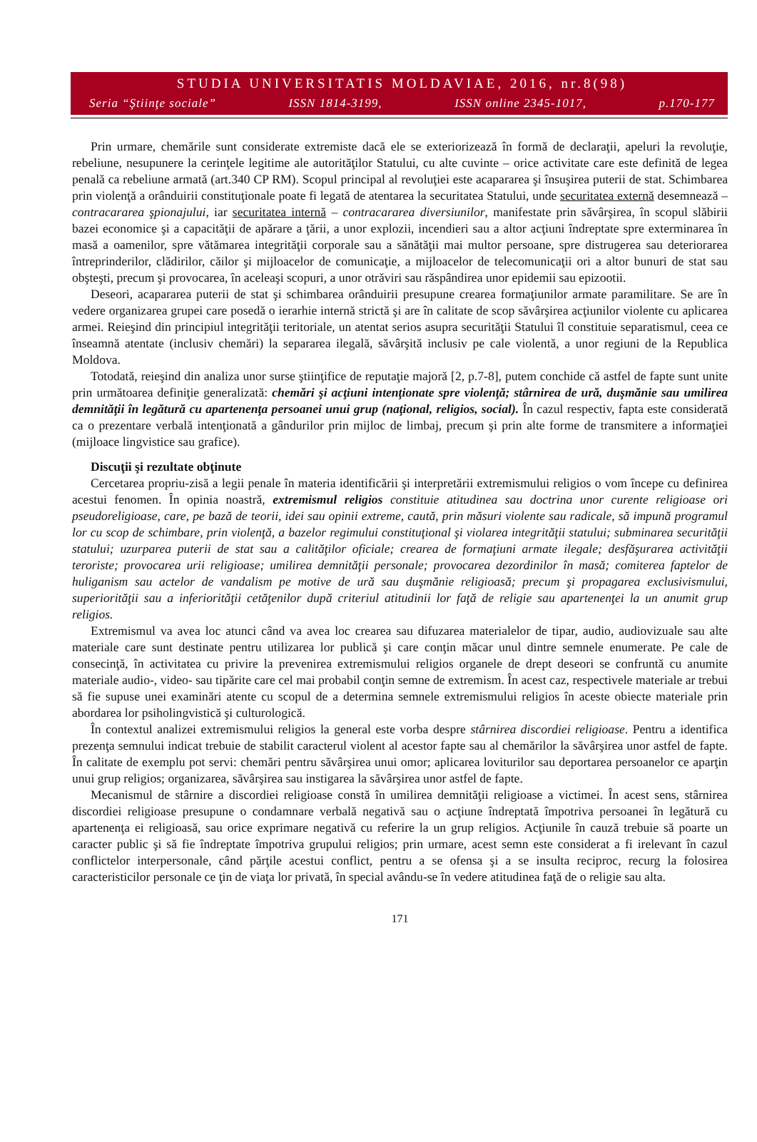STUDIA UNIVERSITATIS MOLDAVIAE, 2016, nr.8(98)
Seria “Ştiinţe sociale” ISSN 1814-3199, ISSN online 2345-1017, p.170-177
Prin urmare, chemările sunt considerate extremiste dacă ele se exteriorizează în formă de declaraţii, apeluri la revoluţie, rebeliune, nesupunere la cerinţele legitime ale autorităţilor Statului, cu alte cuvinte – orice activitate care este definită de legea penală ca rebeliune armată (art.340 CP RM). Scopul principal al revoluţiei este acapararea şi însuşirea puterii de stat. Schimbarea prin violenţă a orânduirii constituţionale poate fi legată de atentarea la securitatea Statului, unde securitatea externă desemnează – contracararea şpionajului, iar securitatea internă – contracararea diversiunilor, manifestate prin săvârşirea, în scopul slăbirii bazei economice şi a capacităţii de apărare a ţării, a unor explozii, incendieri sau a altor acţiuni îndreptate spre exterminarea în masă a oamenilor, spre vătămarea integrităţii corporale sau a sănătăţii mai multor persoane, spre distrugerea sau deteriorarea întreprinderilor, clădirilor, căilor şi mijloacelor de comunicaţie, a mijloacelor de telecomunicaţii ori a altor bunuri de stat sau obşteşti, precum şi provocarea, în aceleaşi scopuri, a unor otrăviri sau răspândirea unor epidemii sau epizootii.
Deseori, acapararea puterii de stat şi schimbarea orânduirii presupune crearea formaţiunilor armate paramilitare. Se are în vedere organizarea grupei care posedă o ierarhie internă strictă şi are în calitate de scop săvârşirea acţiunilor violente cu aplicarea armei. Reieşind din principiul integrităţii teritoriale, un atentat serios asupra securităţii Statului îl constituie separatismul, ceea ce înseamnă atentate (inclusiv chemări) la separarea ilegală, săvârşită inclusiv pe cale violentă, a unor regiuni de la Republica Moldova.
Totodată, reieşind din analiza unor surse ştiinţifice de reputaţie majoră [2, p.7-8], putem conchide că astfel de fapte sunt unite prin următoarea definiţie generalizată: chemări şi acţiuni intenţionate spre violenţă; stârnirea de ură, duşmănie sau umilirea demnităţii în legătură cu apartenenţa persoanei unui grup (naţional, religios, social). În cazul respectiv, fapta este considerată ca o prezentare verbală intenţionată a gândurilor prin mijloc de limbaj, precum şi prin alte forme de transmitere a informaţiei (mijloace lingvistice sau grafice).
Discuţii şi rezultate obţinute
Cercetarea propriu-zisă a legii penale în materia identificării şi interpretării extremismului religios o vom începe cu definirea acestui fenomen. În opinia noastră, extremismul religios constituie atitudinea sau doctrina unor curente religioase ori pseudoreligioase, care, pe bază de teorii, idei sau opinii extreme, caută, prin măsuri violente sau radicale, să impună programul lor cu scop de schimbare, prin violenţă, a bazelor regimului constituţional şi violarea integrităţii statului; subminarea securităţii statului; uzurparea puterii de stat sau a calităţilor oficiale; crearea de formaţiuni armate ilegale; desfăşurarea activităţii teroriste; provocarea urii religioase; umilirea demnităţii personale; provocarea dezordinilor în masă; comiterea faptelor de huliganism sau actelor de vandalism pe motive de ură sau duşmănie religioasă; precum şi propagarea exclusivismului, superiorităţii sau a inferiorităţii cetăţenilor după criteriul atitudinii lor faţă de religie sau apartenenţei la un anumit grup religios.
Extremismul va avea loc atunci când va avea loc crearea sau difuzarea materialelor de tipar, audio, audiovizuale sau alte materiale care sunt destinate pentru utilizarea lor publică şi care conţin măcar unul dintre semnele enumerate. Pe cale de consecinţă, în activitatea cu privire la prevenirea extremismului religios organele de drept deseori se confruntă cu anumite materiale audio-, video- sau tipărite care cel mai probabil conţin semne de extremism. În acest caz, respectivele materiale ar trebui să fie supuse unei examinări atente cu scopul de a determina semnele extremismului religios în aceste obiecte materiale prin abordarea lor psiholingvistică şi culturologică.
În contextul analizei extremismului religios la general este vorba despre stârnirea discordiei religioase. Pentru a identifica prezenţa semnului indicat trebuie de stabilit caracterul violent al acestor fapte sau al chemărilor la săvârşirea unor astfel de fapte. În calitate de exemplu pot servi: chemări pentru săvârşirea unui omor; aplicarea loviturilor sau deportarea persoanelor ce aparţin unui grup religios; organizarea, săvârşirea sau instigarea la săvârşirea unor astfel de fapte.
Mecanismul de stârnire a discordiei religioase constă în umilirea demnităţii religioase a victimei. În acest sens, stârnirea discordiei religioase presupune o condamnare verbală negativă sau o acţiune îndreptată împotriva persoanei în legătură cu apartenenţa ei religioasă, sau orice exprimare negativă cu referire la un grup religios. Acţiunile în cauză trebuie să poarte un caracter public şi să fie îndreptate împotriva grupului religios; prin urmare, acest semn este considerat a fi irelevant în cazul conflictelor interpersonale, când părţile acestui conflict, pentru a se ofensa şi a se insulta reciproc, recurg la folosirea caracteristicilor personale ce ţin de viaţa lor privată, în special avându-se în vedere atitudinea faţă de o religie sau alta.
171